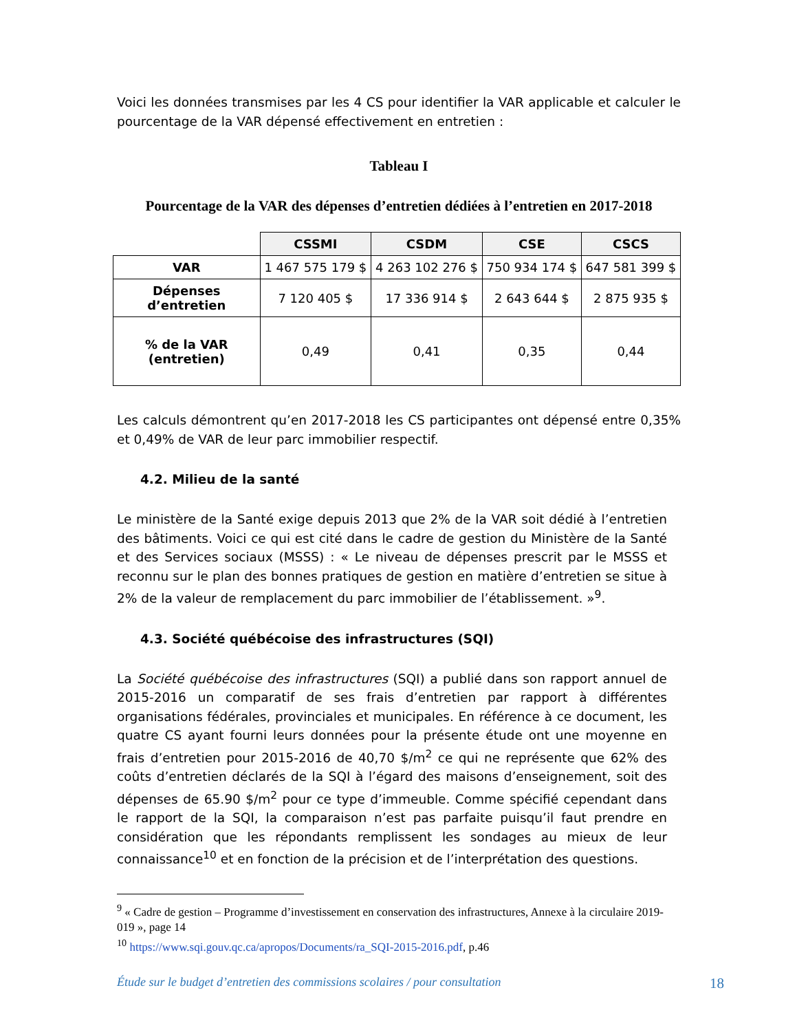Voici les données transmises par les 4 CS pour identifier la VAR applicable et calculer le pourcentage de la VAR dépensé effectivement en entretien :
Tableau I
Pourcentage de la VAR des dépenses d’entretien dédiées à l’entretien en 2017-2018
| | CSSMI | CSDM | CSE | CSCS |
| VAR | 1 467 575 179 $ | 4 263 102 276 $ | 750 934 174 $ | 647 581 399 $ |
| Dépenses d’entretien | 7 120 405 $ | 17 336 914 $ | 2 643 644 $ | 2 875 935 $ |
| % de la VAR (entretien) | 0,49 | 0,41 | 0,35 | 0,44 |
Les calculs démontrent qu’en 2017-2018 les CS participantes ont dépensé entre 0,35% et 0,49% de VAR de leur parc immobilier respectif.
4.2. Milieu de la santé
Le ministère de la Santé exige depuis 2013 que 2% de la VAR soit dédié à l’entretien des bâtiments. Voici ce qui est cité dans le cadre de gestion du Ministère de la Santé et des Services sociaux (MSSS) : « Le niveau de dépenses prescrit par le MSSS et reconnu sur le plan des bonnes pratiques de gestion en matière d’entretien se situe à 2% de la valeur de remplacement du parc immobilier de l’établissement. »<sup>9</sup>.
4.3. Société québécoise des infrastructures (SQI)
La Société québécoise des infrastructures (SQI) a publié dans son rapport annuel de 2015-2016 un comparatif de ses frais d’entretien par rapport à différentes organisations fédérales, provinciales et municipales. En référence à ce document, les quatre CS ayant fourni leurs données pour la présente étude ont une moyenne en frais d’entretien pour 2015-2016 de 40,70 $/m<sup>2</sup> ce qui ne représente que 62% des coûts d’entretien déclarés de la SQI à l’égard des maisons d’enseignement, soit des dépenses de 65.90 $/m<sup>2</sup> pour ce type d’immeuble. Comme spécifié cependant dans le rapport de la SQI, la comparaison n’est pas parfaite puisqu’il faut prendre en considération que les répondants remplissent les sondages au mieux de leur connaissance<sup>10</sup> et en fonction de la précision et de l’interprétation des questions.
<sup>9</sup> « Cadre de gestion – Programme d’investissement en conservation des infrastructures, Annexe à la circulaire 2019-019 », page 14
<sup>10</sup> https://www.sqi.gouv.qc.ca/apropos/Documents/ra_SQI-2015-2016.pdf, p.46
Étude sur le budget d’entretien des commissions scolaires / pour consultation 18